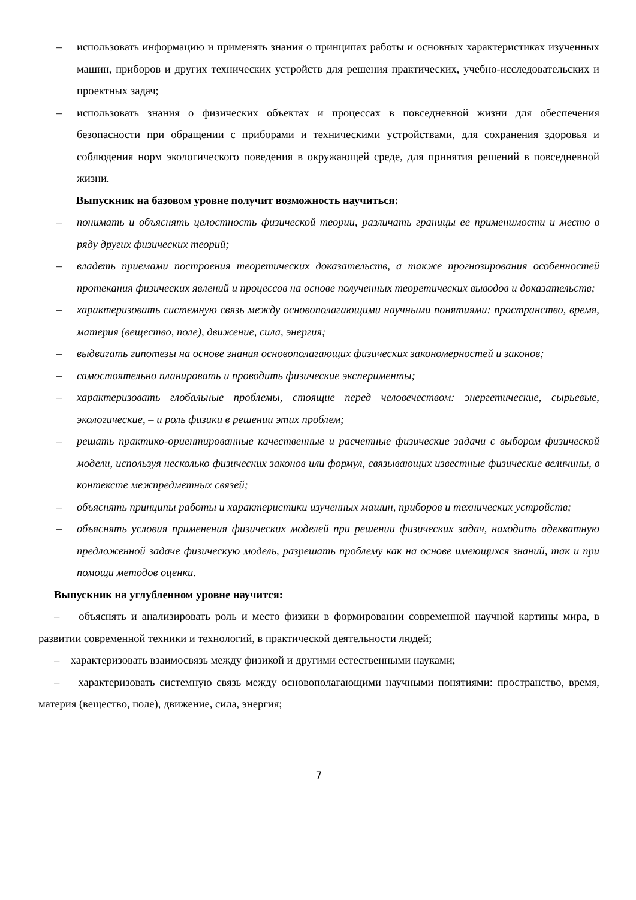– использовать информацию и применять знания о принципах работы и основных характеристиках изученных машин, приборов и других технических устройств для решения практических, учебно-исследовательских и проектных задач;
– использовать знания о физических объектах и процессах в повседневной жизни для обеспечения безопасности при обращении с приборами и техническими устройствами, для сохранения здоровья и соблюдения норм экологического поведения в окружающей среде, для принятия решений в повседневной жизни.
Выпускник на базовом уровне получит возможность научиться:
– понимать и объяснять целостность физической теории, различать границы ее применимости и место в ряду других физических теорий;
– владеть приемами построения теоретических доказательств, а также прогнозирования особенностей протекания физических явлений и процессов на основе полученных теоретических выводов и доказательств;
– характеризовать системную связь между основополагающими научными понятиями: пространство, время, материя (вещество, поле), движение, сила, энергия;
– выдвигать гипотезы на основе знания основополагающих физических закономерностей и законов;
– самостоятельно планировать и проводить физические эксперименты;
– характеризовать глобальные проблемы, стоящие перед человечеством: энергетические, сырьевые, экологические, – и роль физики в решении этих проблем;
– решать практико-ориентированные качественные и расчетные физические задачи с выбором физической модели, используя несколько физических законов или формул, связывающих известные физические величины, в контексте межпредметных связей;
– объяснять принципы работы и характеристики изученных машин, приборов и технических устройств;
– объяснять условия применения физических моделей при решении физических задач, находить адекватную предложенной задаче физическую модель, разрешать проблему как на основе имеющихся знаний, так и при помощи методов оценки.
Выпускник на углубленном уровне научится:
– объяснять и анализировать роль и место физики в формировании современной научной картины мира, в развитии современной техники и технологий, в практической деятельности людей;
– характеризовать взаимосвязь между физикой и другими естественными науками;
– характеризовать системную связь между основополагающими научными понятиями: пространство, время, материя (вещество, поле), движение, сила, энергия;
7